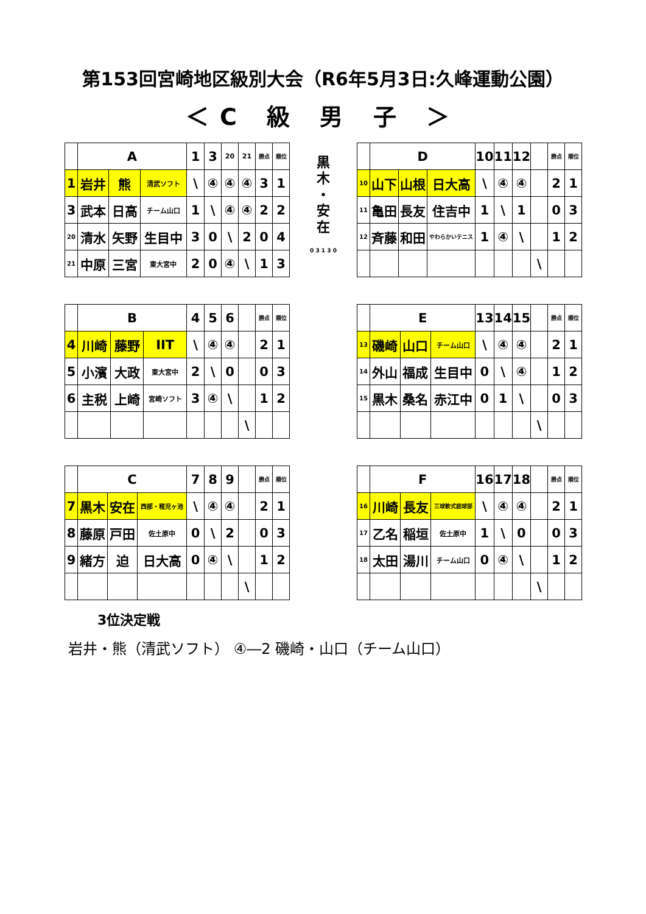第153回宮崎地区級別大会（R6年5月3日:久峰運動公園）
＜C 級 男 子 ＞
| | A | | | 1 | 3 | 20 | 21 | 勝点 | 順位 |
| 1 | 岩井 | 熊 | 清武ソフト | \ | ④ | ④ | ④ | 3 | 1 |
| 3 | 武本 | 日高 | チーム山口 | 1 | \ | ④ | ④ | 2 | 2 |
| 20 | 清水 | 矢野 | 生目中 | 3 | 0 | \ | 2 | 0 | 4 |
| 21 | 中原 | 三宮 | 東大宮中 | 2 | 0 | ④ | \ | 1 | 3 |
| | B | | | 4 | 5 | 6 | | 勝点 | 順位 |
| 4 | 川崎 | 藤野 | IIT | \ | ④ | ④ | | 2 | 1 |
| 5 | 小濱 | 大政 | 東大宮中 | 2 | \ | 0 | | 0 | 3 |
| 6 | 主税 | 上崎 | 宮崎ソフト | 3 | ④ | \ | | 1 | 2 |
| | | | | | | | \ | | |
| | C | | | 7 | 8 | 9 | | 勝点 | 順位 |
| 7 | 黒木 | 安在 | 西部・稚児ヶ池 | \ | ④ | ④ | | 2 | 1 |
| 8 | 藤原 | 戸田 | 佐土原中 | 0 | \ | 2 | | 0 | 3 |
| 9 | 緒方 | 迫 | 日大高 | 0 | ④ | \ | | 1 | 2 |
| | | | | | | | \ | | |
黒
木
・
安
在
0 3 1 3 0
| | D | | | 10 | 11 | 12 | | 勝点 | 順位 |
| 10 | 山下 | 山根 | 日大高 | \ | ④ | ④ | | 2 | 1 |
| 11 | 亀田 | 長友 | 住吉中 | 1 | \ | 1 | | 0 | 3 |
| 12 | 斉藤 | 和田 | やわらかいテニス | 1 | ④ | \ | | 1 | 2 |
| | | | | | | | \ | | |
| | E | | | 13 | 14 | 15 | | 勝点 | 順位 |
| 13 | 磯崎 | 山口 | チーム山口 | \ | ④ | ④ | | 2 | 1 |
| 14 | 外山 | 福成 | 生目中 | 0 | \ | ④ | | 1 | 2 |
| 15 | 黒木 | 桑名 | 赤江中 | 0 | 1 | \ | | 0 | 3 |
| | | | | | | | \ | | |
| | F | | | 16 | 17 | 18 | | 勝点 | 順位 |
| 16 | 川崎 | 長友 | 三球軟式庭球部 | \ | ④ | ④ | | 2 | 1 |
| 17 | 乙名 | 稲垣 | 佐土原中 | 1 | \ | 0 | | 0 | 3 |
| 18 | 太田 | 湯川 | チーム山口 | 0 | ④ | \ | | 1 | 2 |
| | | | | | | | \ | | |
3位決定戦
岩井・熊（清武ソフト） ④―2 磯崎・山口（チーム山口）